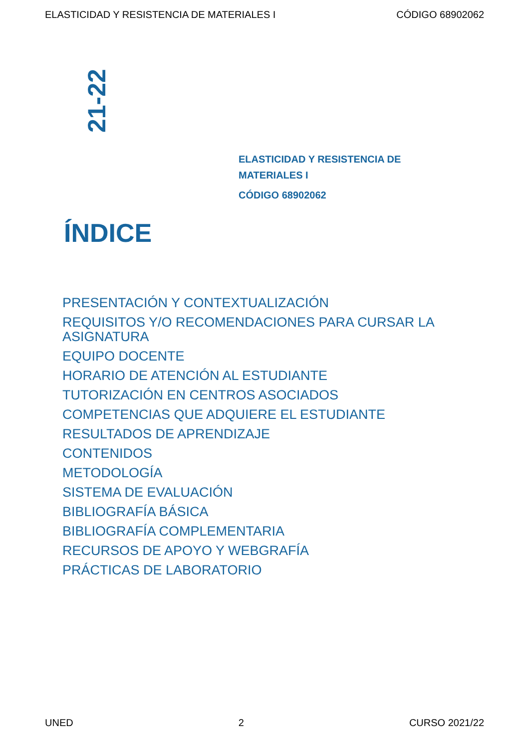ELASTICIDAD Y RESISTENCIA DE MATERIALES I CÓDIGO 68902062
21-22
ELASTICIDAD Y RESISTENCIA DE MATERIALES I
CÓDIGO 68902062
ÍNDICE
PRESENTACIÓN Y CONTEXTUALIZACIÓN
REQUISITOS Y/O RECOMENDACIONES PARA CURSAR LA ASIGNATURA
EQUIPO DOCENTE
HORARIO DE ATENCIÓN AL ESTUDIANTE
TUTORIZACIÓN EN CENTROS ASOCIADOS
COMPETENCIAS QUE ADQUIERE EL ESTUDIANTE
RESULTADOS DE APRENDIZAJE
CONTENIDOS
METODOLOGÍA
SISTEMA DE EVALUACIÓN
BIBLIOGRAFÍA BÁSICA
BIBLIOGRAFÍA COMPLEMENTARIA
RECURSOS DE APOYO Y WEBGRAFÍA
PRÁCTICAS DE LABORATORIO
UNED 2 CURSO 2021/22